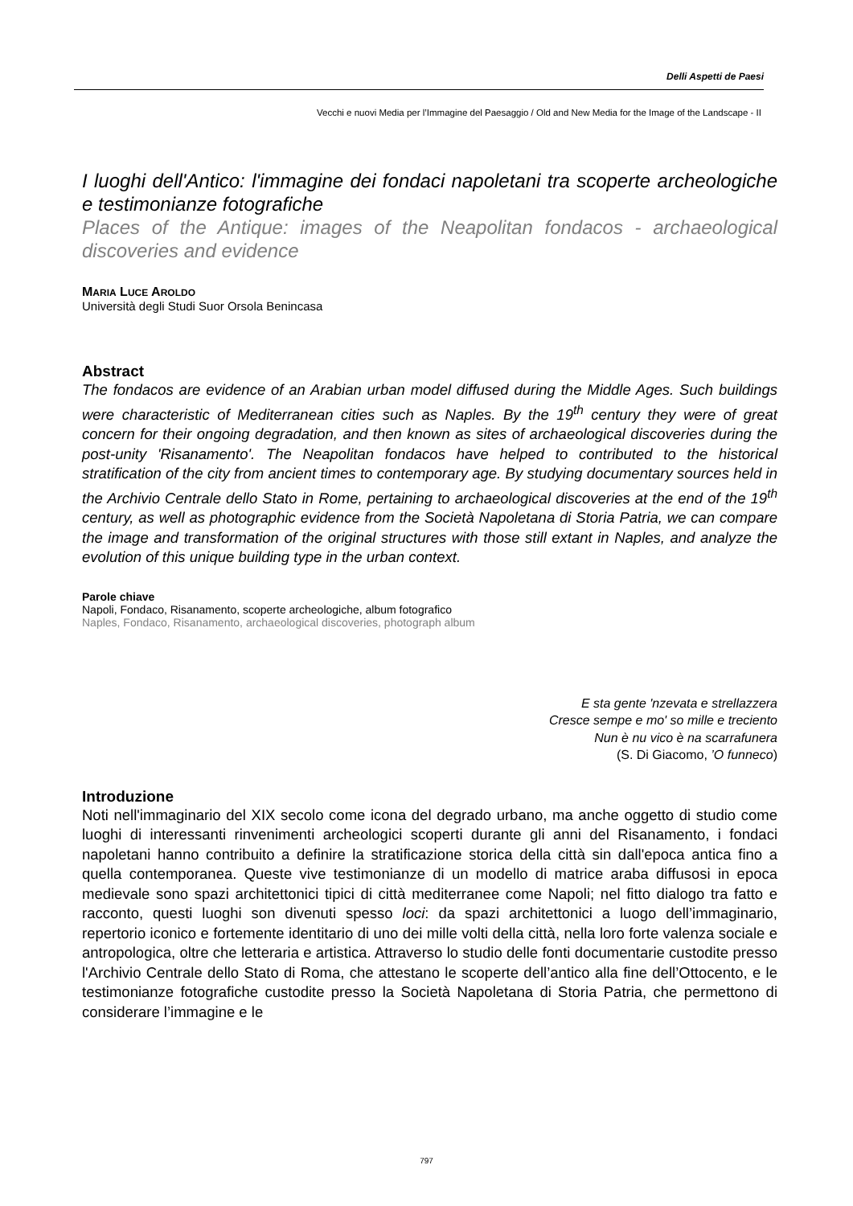Delli Aspetti de Paesi
Vecchi e nuovi Media per l’Immagine del Paesaggio / Old and New Media for the Image of the Landscape - II
I luoghi dell'Antico: l'immagine dei fondaci napoletani tra scoperte archeologiche e testimonianze fotografiche
Places of the Antique: images of the Neapolitan fondacos - archaeological discoveries and evidence
MARIA LUCE AROLDO
Università degli Studi Suor Orsola Benincasa
Abstract
The fondacos are evidence of an Arabian urban model diffused during the Middle Ages. Such buildings were characteristic of Mediterranean cities such as Naples. By the 19<sup>th</sup> century they were of great concern for their ongoing degradation, and then known as sites of archaeological discoveries during the post-unity 'Risanamento'. The Neapolitan fondacos have helped to contributed to the historical stratification of the city from ancient times to contemporary age. By studying documentary sources held in the Archivio Centrale dello Stato in Rome, pertaining to archaeological discoveries at the end of the 19<sup>th</sup> century, as well as photographic evidence from the Società Napoletana di Storia Patria, we can compare the image and transformation of the original structures with those still extant in Naples, and analyze the evolution of this unique building type in the urban context.
Parole chiave
Napoli, Fondaco, Risanamento, scoperte archeologiche, album fotografico
Naples, Fondaco, Risanamento, archaeological discoveries, photograph album
E sta gente 'nzevata e strellazzera
Cresce sempe e mo' so mille e treciento
Nun è nu vico è na scarrafunera
(S. Di Giacomo, ’O funneco)
Introduzione
Noti nell'immaginario del XIX secolo come icona del degrado urbano, ma anche oggetto di studio come luoghi di interessanti rinvenimenti archeologici scoperti durante gli anni del Risanamento, i fondaci napoletani hanno contribuito a definire la stratificazione storica della città sin dall'epoca antica fino a quella contemporanea. Queste vive testimonianze di un modello di matrice araba diffusosi in epoca medievale sono spazi architettonici tipici di città mediterranee come Napoli; nel fitto dialogo tra fatto e racconto, questi luoghi son divenuti spesso loci: da spazi architettonici a luogo dell’immaginario, repertorio iconico e fortemente identitario di uno dei mille volti della città, nella loro forte valenza sociale e antropologica, oltre che letteraria e artistica. Attraverso lo studio delle fonti documentarie custodite presso l'Archivio Centrale dello Stato di Roma, che attestano le scoperte dell’antico alla fine dell’Ottocento, e le testimonianze fotografiche custodite presso la Società Napoletana di Storia Patria, che permettono di considerare l’immagine e le
797